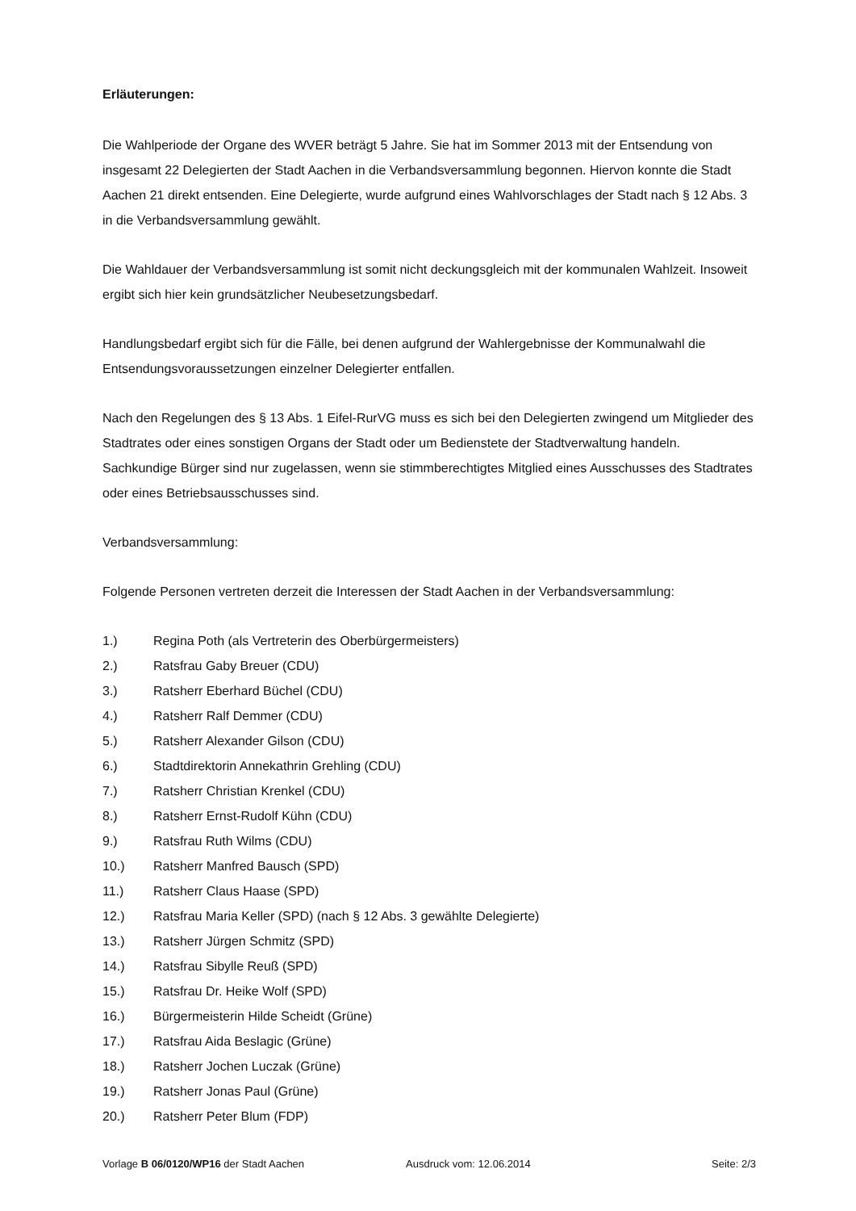Erläuterungen:
Die Wahlperiode der Organe des WVER beträgt 5 Jahre. Sie hat im Sommer 2013 mit der Entsendung von insgesamt 22 Delegierten der Stadt Aachen in die Verbandsversammlung begonnen. Hiervon konnte die Stadt Aachen 21 direkt entsenden. Eine Delegierte, wurde aufgrund eines Wahlvorschlages der Stadt nach § 12 Abs. 3 in die Verbandsversammlung gewählt.
Die Wahldauer der Verbandsversammlung ist somit nicht deckungsgleich mit der kommunalen Wahlzeit. Insoweit ergibt sich hier kein grundsätzlicher Neubesetzungsbedarf.
Handlungsbedarf ergibt sich für die Fälle, bei denen aufgrund der Wahlergebnisse der Kommunalwahl die Entsendungsvoraussetzungen einzelner Delegierter entfallen.
Nach den Regelungen des § 13 Abs. 1 Eifel-RurVG muss es sich bei den Delegierten zwingend um Mitglieder des Stadtrates oder eines sonstigen Organs der Stadt oder um Bedienstete der Stadtverwaltung handeln. Sachkundige Bürger sind nur zugelassen, wenn sie stimmberechtigtes Mitglied eines Ausschusses des Stadtrates oder eines Betriebsausschusses sind.
Verbandsversammlung:
Folgende Personen vertreten derzeit die Interessen der Stadt Aachen in der Verbandsversammlung:
1.) Regina Poth (als Vertreterin des Oberbürgermeisters)
2.) Ratsfrau Gaby Breuer (CDU)
3.) Ratsherr Eberhard Büchel (CDU)
4.) Ratsherr Ralf Demmer (CDU)
5.) Ratsherr Alexander Gilson (CDU)
6.) Stadtdirektorin Annekathrin Grehling (CDU)
7.) Ratsherr Christian Krenkel (CDU)
8.) Ratsherr Ernst-Rudolf Kühn (CDU)
9.) Ratsfrau Ruth Wilms (CDU)
10.) Ratsherr Manfred Bausch (SPD)
11.) Ratsherr Claus Haase (SPD)
12.) Ratsfrau Maria Keller (SPD) (nach § 12 Abs. 3 gewählte Delegierte)
13.) Ratsherr Jürgen Schmitz (SPD)
14.) Ratsfrau Sibylle Reuß (SPD)
15.) Ratsfrau Dr. Heike Wolf (SPD)
16.) Bürgermeisterin Hilde Scheidt (Grüne)
17.) Ratsfrau Aida Beslagic (Grüne)
18.) Ratsherr Jochen Luczak (Grüne)
19.) Ratsherr Jonas Paul (Grüne)
20.) Ratsherr Peter Blum (FDP)
Vorlage B 06/0120/WP16 der Stadt Aachen Ausdruck vom: 12.06.2014 Seite: 2/3